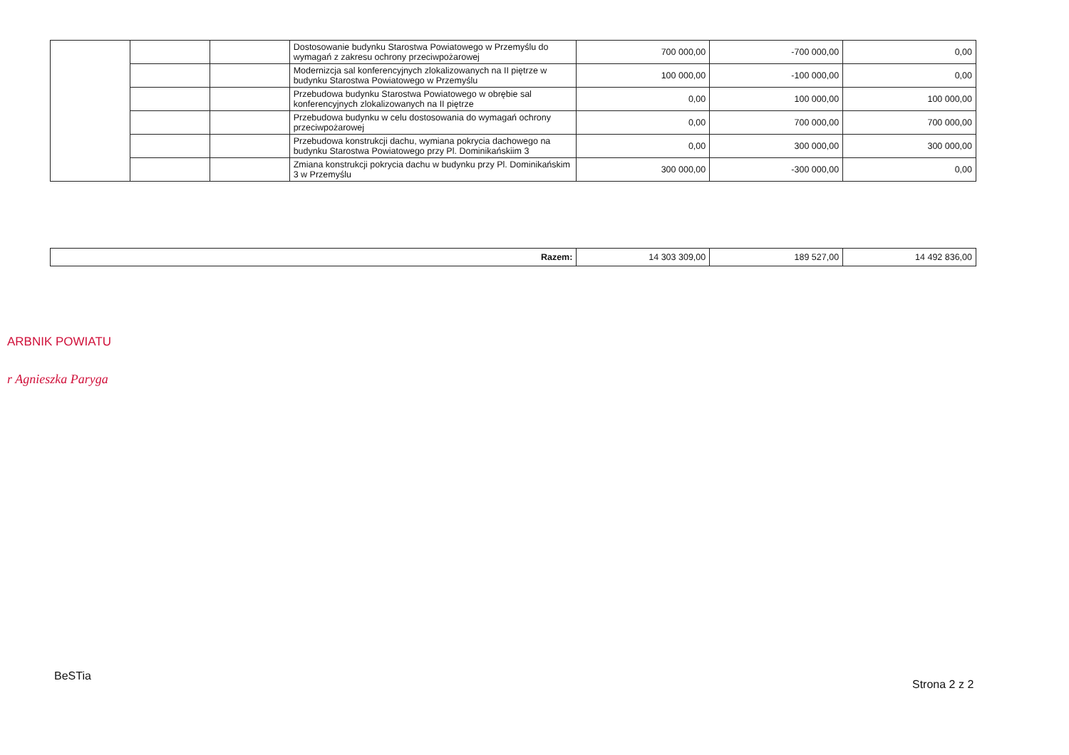| | | | Dostosowanie budynku Starostwa Powiatowego w Przemyślu do wymagań z zakresu ochrony przeciwpożarowej | 700 000,00 | -700 000,00 | 0,00 |
| | | | Modernizcja sal konferencyjnych zlokalizowanych na II piętrze w budynku Starostwa Powiatowego w Przemyślu | 100 000,00 | -100 000,00 | 0,00 |
| | | | Przebudowa budynku Starostwa Powiatowego w obrębie sal konferencyjnych zlokalizowanych na II piętrze | 0,00 | 100 000,00 | 100 000,00 |
| | | | Przebudowa budynku w celu dostosowania do wymagań ochrony przeciwpożarowej | 0,00 | 700 000,00 | 700 000,00 |
| | | | Przebudowa konstrukcji dachu, wymiana pokrycia dachowego na budynku Starostwa Powiatowego przy Pl. Dominikańskiim 3 | 0,00 | 300 000,00 | 300 000,00 |
| | | | Zmiana konstrukcji pokrycia dachu w budynku przy Pl. Dominikańskim 3 w Przemyślu | 300 000,00 | -300 000,00 | 0,00 |
| Razem: | 14 303 309,00 | 189 527,00 | 14 492 836,00 |
ARBNIK POWIATU
r Agnieszka Paryga
BeSTia
Strona 2 z 2